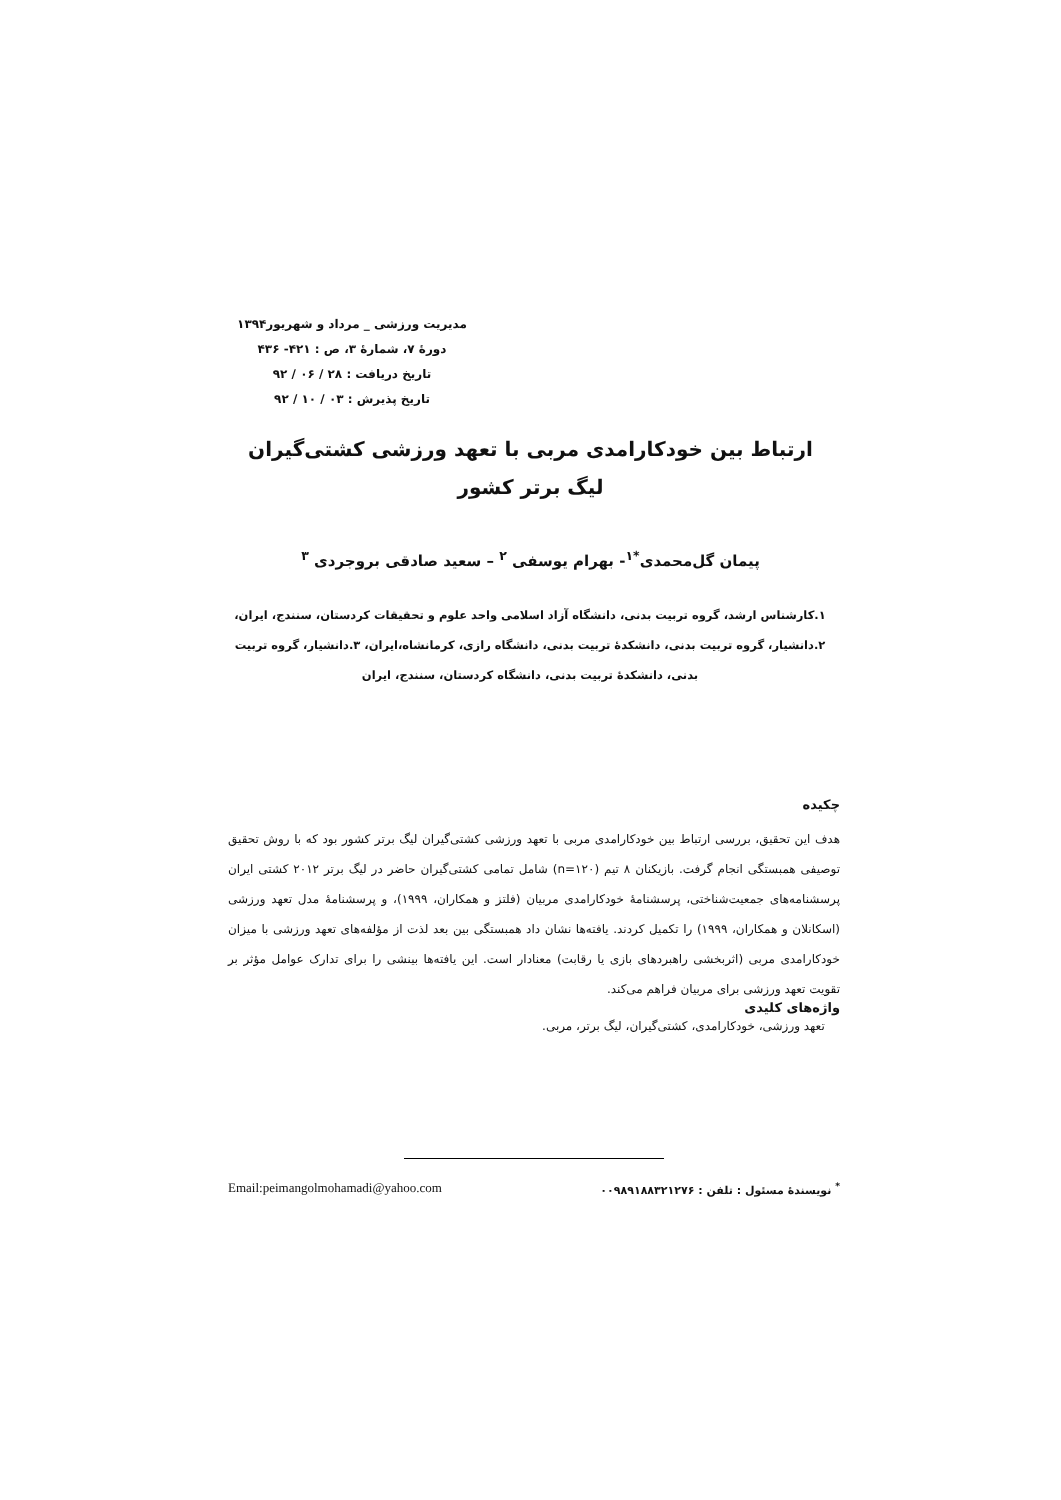مدیریت ورزشی _ مرداد و شهریور۱۳۹۴
دورهٔ ۷، شمارهٔ ۳، ص : ۴۲۱- ۴۳۶
تاریخ دریافت : ۲۸ / ۰۶ / ۹۲
تاریخ پذیرش : ۰۳ / ۱۰ / ۹۲
ارتباط بین خودکارامدی مربی با تعهد ورزشی کشتی‌گیران
لیگ برتر کشور
پیمان گل‌محمدی<sup>*۱</sup>- بهرام یوسفی <sup>۲</sup> – سعید صادقی بروجردی <sup>۳</sup>
۱.کارشناس ارشد، گروه تربیت بدنی، دانشگاه آزاد اسلامی واحد علوم و تحقیقات کردستان، سنندج، ایران، ۲.دانشیار، گروه تربیت بدنی، دانشکدهٔ تربیت بدنی، دانشگاه رازی، کرمانشاه،ایران، ۳.دانشیار، گروه تربیت بدنی، دانشکدهٔ تربیت بدنی، دانشگاه کردستان، سنندج، ایران
چکیده
هدف این تحقیق، بررسی ارتباط بین خودکارامدی مربی با تعهد ورزشی کشتی‌گیران لیگ برتر کشور بود که با روش تحقیق توصیفی همبستگی انجام گرفت. بازیکنان ۸ تیم (n=۱۲۰) شامل تمامی کشتی‌گیران حاضر در لیگ برتر ۲۰۱۲ کشتی ایران پرسشنامه‌های جمعیت‌شناختی، پرسشنامهٔ خودکارامدی مربیان (فلتز و همکاران، ۱۹۹۹)، و پرسشنامهٔ مدل تعهد ورزشی (اسکانلان و همکاران، ۱۹۹۹) را تکمیل کردند. یافته‌ها نشان داد همبستگی بین بعد لذت از مؤلفه‌های تعهد ورزشی با میزان خودکارامدی مربی (اثربخشی راهبردهای بازی یا رقابت) معنادار است. این یافته‌ها بینشی را برای تدارک عوامل مؤثر بر تقویت تعهد ورزشی برای مربیان فراهم می‌کند.
واژه‌های کلیدی
تعهد ورزشی، خودکارامدی، کشتی‌گیران، لیگ برتر، مربی.
<sup>*</sup> نویسندهٔ مسئول : تلفن : ۰۰۹۸۹۱۸۸۳۲۱۲۷۶ Email:peimangolmohamadi@yahoo.com